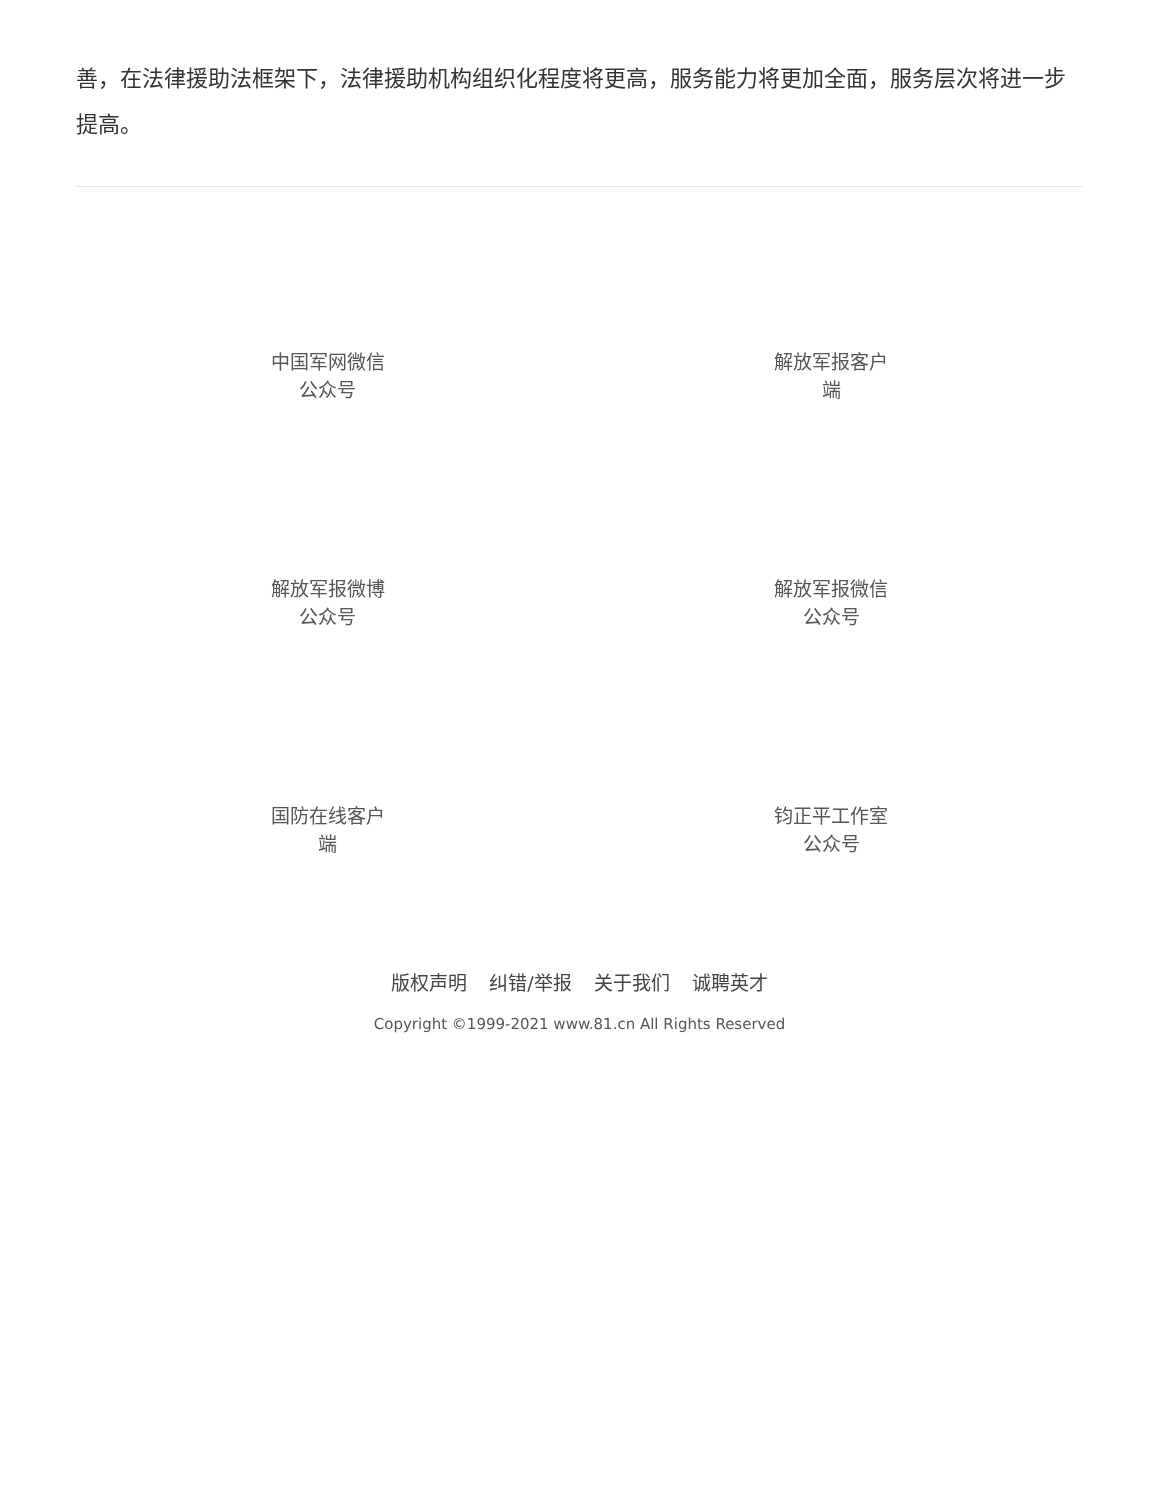善，在法律援助法框架下，法律援助机构组织化程度将更高，服务能力将更加全面，服务层次将进一步提高。
中国军网微信公众号
解放军报客户端
解放军报微博公众号
解放军报微信公众号
国防在线客户端
钧正平工作室公众号
版权声明 纠错/举报 关于我们 诚聘英才
Copyright ©1999-2021 www.81.cn All Rights Reserved